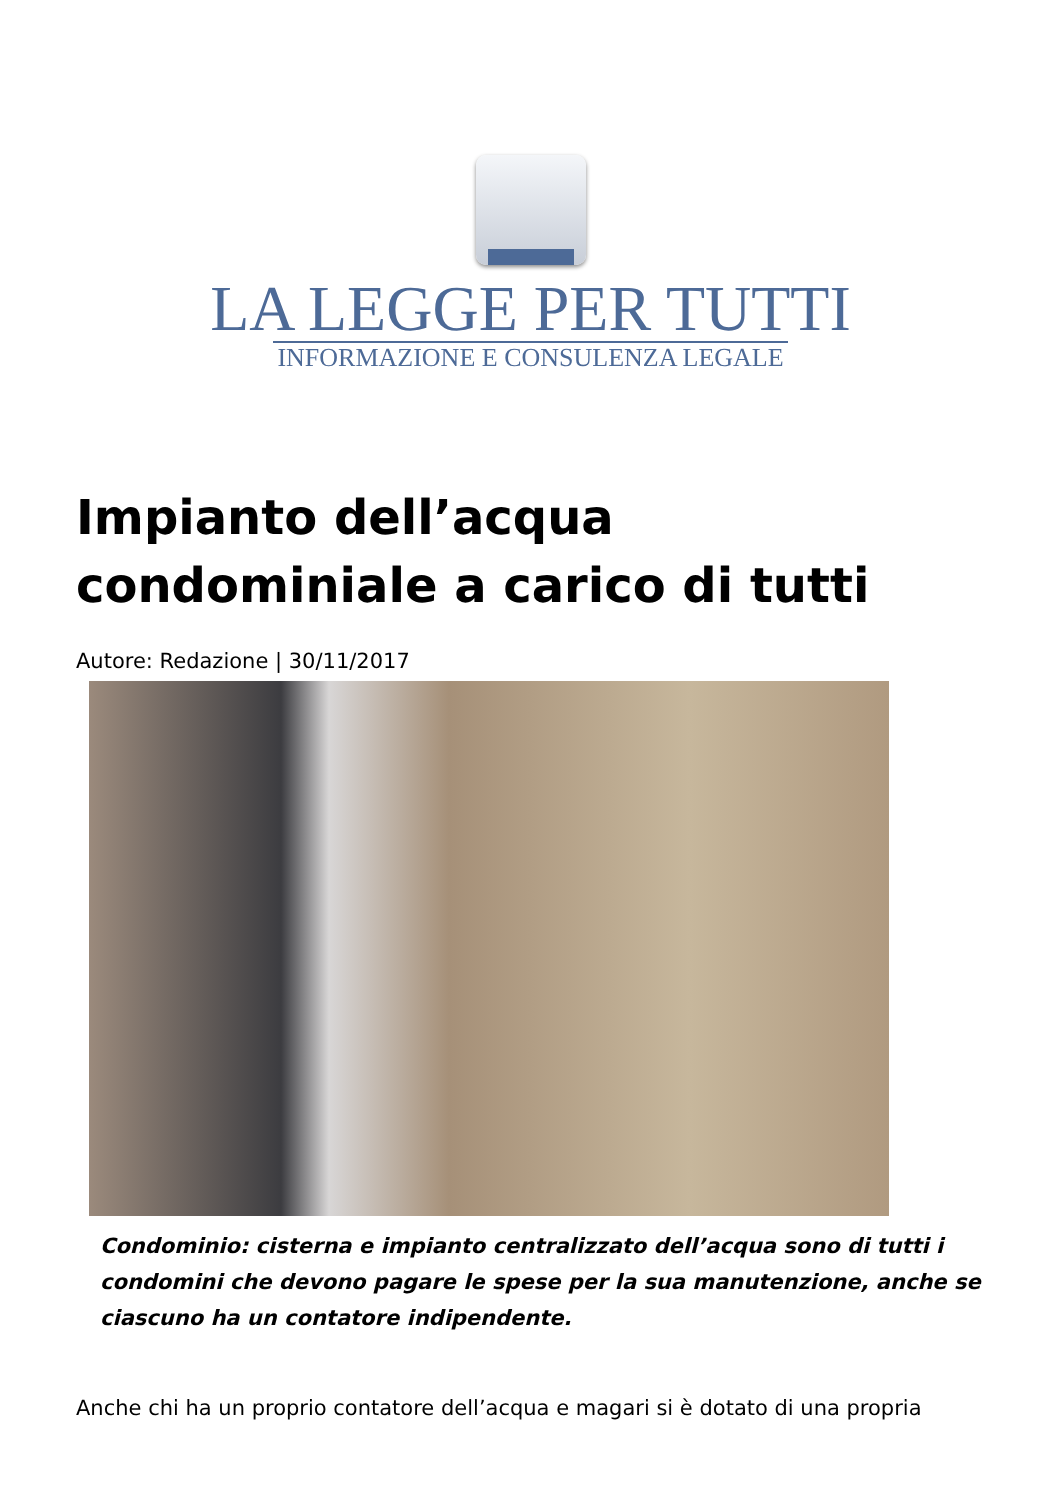LA LEGGE PER TUTTI
INFORMAZIONE E CONSULENZA LEGALE
Impianto dell’acqua condominiale a carico di tutti
Autore: Redazione | 30/11/2017
Condominio: cisterna e impianto centralizzato dell’acqua sono di tutti i condomini che devono pagare le spese per la sua manutenzione, anche se ciascuno ha un contatore indipendente.
Anche chi ha un proprio contatore dell’acqua e magari si è dotato di una propria